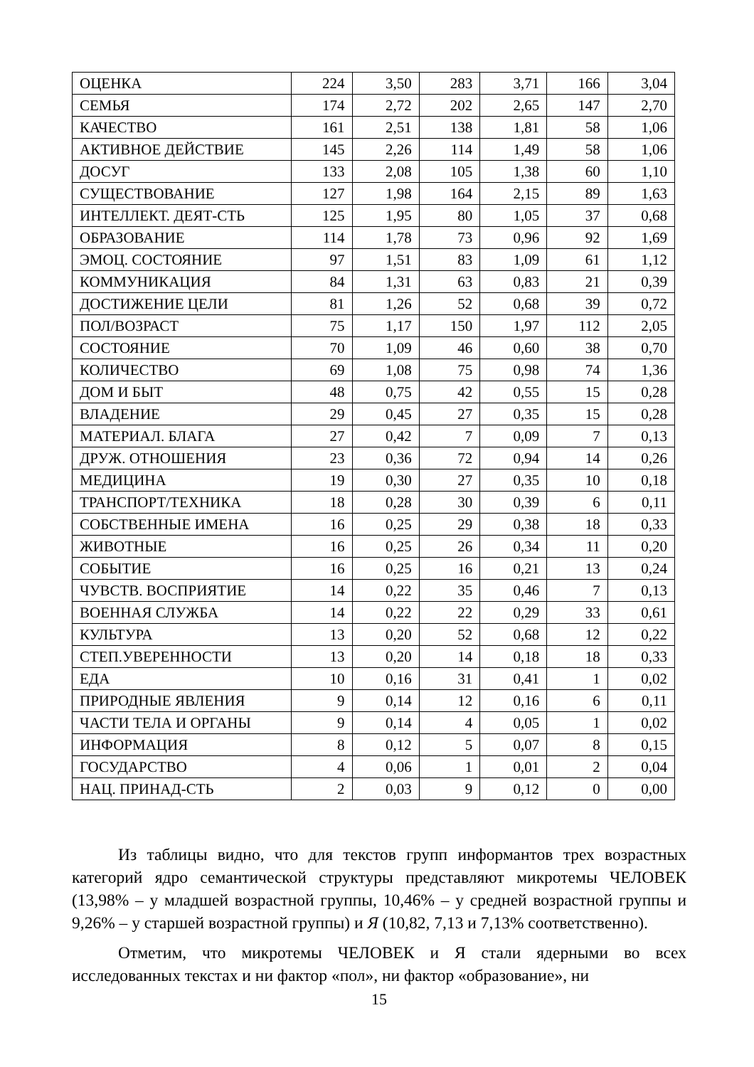| ОЦЕНКА | 224 | 3,50 | 283 | 3,71 | 166 | 3,04 |
| СЕМЬЯ | 174 | 2,72 | 202 | 2,65 | 147 | 2,70 |
| КАЧЕСТВО | 161 | 2,51 | 138 | 1,81 | 58 | 1,06 |
| АКТИВНОЕ ДЕЙСТВИЕ | 145 | 2,26 | 114 | 1,49 | 58 | 1,06 |
| ДОСУГ | 133 | 2,08 | 105 | 1,38 | 60 | 1,10 |
| СУЩЕСТВОВАНИЕ | 127 | 1,98 | 164 | 2,15 | 89 | 1,63 |
| ИНТЕЛЛЕКТ. ДЕЯТ-СТЬ | 125 | 1,95 | 80 | 1,05 | 37 | 0,68 |
| ОБРАЗОВАНИЕ | 114 | 1,78 | 73 | 0,96 | 92 | 1,69 |
| ЭМОЦ. СОСТОЯНИЕ | 97 | 1,51 | 83 | 1,09 | 61 | 1,12 |
| КОММУНИКАЦИЯ | 84 | 1,31 | 63 | 0,83 | 21 | 0,39 |
| ДОСТИЖЕНИЕ ЦЕЛИ | 81 | 1,26 | 52 | 0,68 | 39 | 0,72 |
| ПОЛ/ВОЗРАСТ | 75 | 1,17 | 150 | 1,97 | 112 | 2,05 |
| СОСТОЯНИЕ | 70 | 1,09 | 46 | 0,60 | 38 | 0,70 |
| КОЛИЧЕСТВО | 69 | 1,08 | 75 | 0,98 | 74 | 1,36 |
| ДОМ И БЫТ | 48 | 0,75 | 42 | 0,55 | 15 | 0,28 |
| ВЛАДЕНИЕ | 29 | 0,45 | 27 | 0,35 | 15 | 0,28 |
| МАТЕРИАЛ. БЛАГА | 27 | 0,42 | 7 | 0,09 | 7 | 0,13 |
| ДРУЖ. ОТНОШЕНИЯ | 23 | 0,36 | 72 | 0,94 | 14 | 0,26 |
| МЕДИЦИНА | 19 | 0,30 | 27 | 0,35 | 10 | 0,18 |
| ТРАНСПОРТ/ТЕХНИКА | 18 | 0,28 | 30 | 0,39 | 6 | 0,11 |
| СОБСТВЕННЫЕ ИМЕНА | 16 | 0,25 | 29 | 0,38 | 18 | 0,33 |
| ЖИВОТНЫЕ | 16 | 0,25 | 26 | 0,34 | 11 | 0,20 |
| СОБЫТИЕ | 16 | 0,25 | 16 | 0,21 | 13 | 0,24 |
| ЧУВСТВ. ВОСПРИЯТИЕ | 14 | 0,22 | 35 | 0,46 | 7 | 0,13 |
| ВОЕННАЯ СЛУЖБА | 14 | 0,22 | 22 | 0,29 | 33 | 0,61 |
| КУЛЬТУРА | 13 | 0,20 | 52 | 0,68 | 12 | 0,22 |
| СТЕП.УВЕРЕННОСТИ | 13 | 0,20 | 14 | 0,18 | 18 | 0,33 |
| ЕДА | 10 | 0,16 | 31 | 0,41 | 1 | 0,02 |
| ПРИРОДНЫЕ ЯВЛЕНИЯ | 9 | 0,14 | 12 | 0,16 | 6 | 0,11 |
| ЧАСТИ ТЕЛА И ОРГАНЫ | 9 | 0,14 | 4 | 0,05 | 1 | 0,02 |
| ИНФОРМАЦИЯ | 8 | 0,12 | 5 | 0,07 | 8 | 0,15 |
| ГОСУДАРСТВО | 4 | 0,06 | 1 | 0,01 | 2 | 0,04 |
| НАЦ. ПРИНАД-СТЬ | 2 | 0,03 | 9 | 0,12 | 0 | 0,00 |
Из таблицы видно, что для текстов групп информантов трех возрастных категорий ядро семантической структуры представляют микротемы ЧЕЛОВЕК (13,98% – у младшей возрастной группы, 10,46% – у средней возрастной группы и 9,26% – у старшей возрастной группы) и Я (10,82, 7,13 и 7,13% соответственно).
Отметим, что микротемы ЧЕЛОВЕК и Я стали ядерными во всех исследованных текстах и ни фактор «пол», ни фактор «образование», ни
15